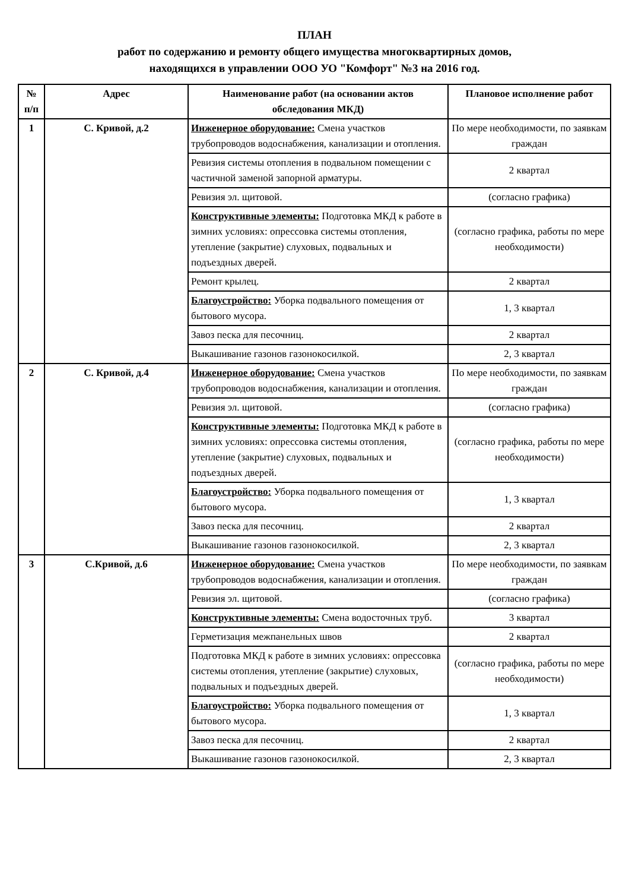ПЛАН
работ по содержанию и ремонту общего имущества многоквартирных домов,
находящихся в управлении ООО УО "Комфорт" №3 на 2016 год.
| № п/п | Адрес | Наименование работ (на основании актов обследования МКД) | Плановое исполнение работ |
| --- | --- | --- | --- |
| 1 | С. Кривой, д.2 | Инженерное оборудование: Смена участков трубопроводов водоснабжения, канализации и отопления. | По мере необходимости, по заявкам граждан |
| | | Ревизия системы отопления в подвальном помещении с частичной заменой запорной арматуры. | 2 квартал |
| | | Ревизия эл. щитовой. | (согласно графика) |
| | | Конструктивные элементы: Подготовка МКД к работе в зимних условиях: опрессовка системы отопления, утепление (закрытие) слуховых, подвальных и подъездных дверей. | (согласно графика, работы по мере необходимости) |
| | | Ремонт крылец. | 2 квартал |
| | | Благоустройство: Уборка подвального помещения от бытового мусора. | 1, 3 квартал |
| | | Завоз песка для песочниц. | 2 квартал |
| | | Выкашивание газонов газонокосилкой. | 2, 3 квартал |
| 2 | С. Кривой, д.4 | Инженерное оборудование: Смена участков трубопроводов водоснабжения, канализации и отопления. | По мере необходимости, по заявкам граждан |
| | | Ревизия эл. щитовой. | (согласно графика) |
| | | Конструктивные элементы: Подготовка МКД к работе в зимних условиях: опрессовка системы отопления, утепление (закрытие) слуховых, подвальных и подъездных дверей. | (согласно графика, работы по мере необходимости) |
| | | Благоустройство: Уборка подвального помещения от бытового мусора. | 1, 3 квартал |
| | | Завоз песка для песочниц. | 2 квартал |
| | | Выкашивание газонов газонокосилкой. | 2, 3 квартал |
| 3 | С.Кривой, д.6 | Инженерное оборудование: Смена участков трубопроводов водоснабжения, канализации и отопления. | По мере необходимости, по заявкам граждан |
| | | Ревизия эл. щитовой. | (согласно графика) |
| | | Конструктивные элементы: Смена водосточных труб. | 3 квартал |
| | | Герметизация межпанельных швов | 2 квартал |
| | | Подготовка МКД к работе в зимних условиях: опрессовка системы отопления, утепление (закрытие) слуховых, подвальных и подъездных дверей. | (согласно графика, работы по мере необходимости) |
| | | Благоустройство: Уборка подвального помещения от бытового мусора. | 1, 3 квартал |
| | | Завоз песка для песочниц. | 2 квартал |
| | | Выкашивание газонов газонокосилкой. | 2, 3 квартал |